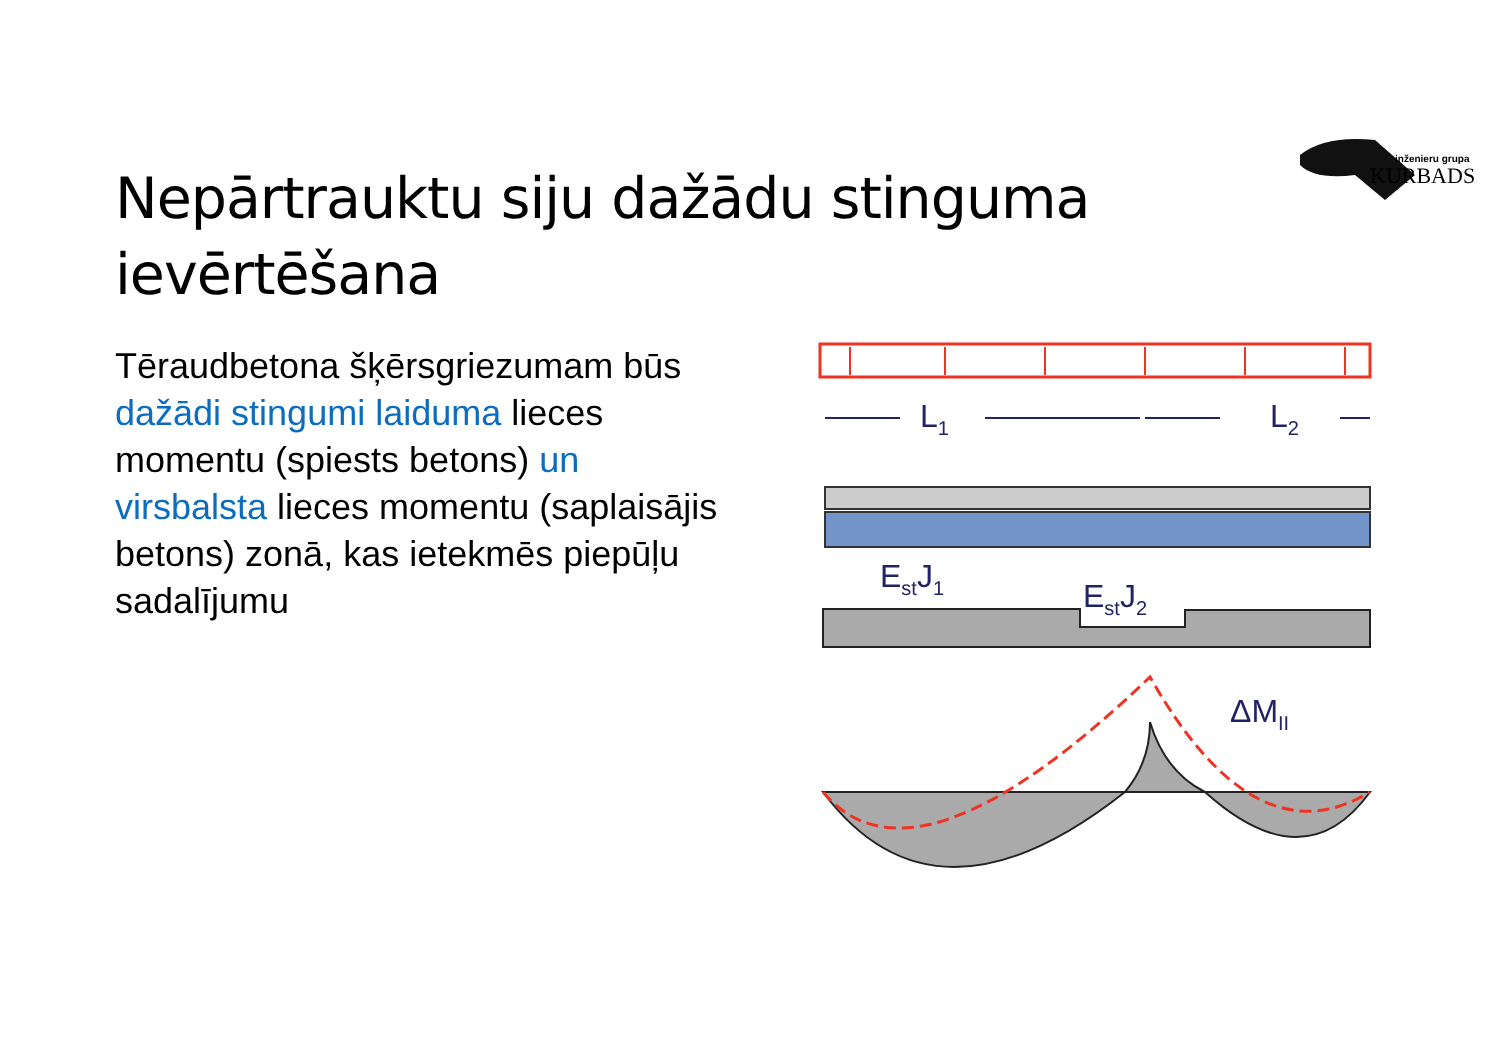inženieru grupa
KURBADS
Nepārtrauktu siju dažādu stinguma ievērtēšana
Tēraudbetona šķērsgriezumam būs dažādi stingumi laiduma lieces momentu (spiests betons) un virsbalsta lieces momentu (saplaisājis betons) zonā, kas ietekmēs piepūļu sadalījumu
L1
L2
EstJ1
EstJ2
ΔMII